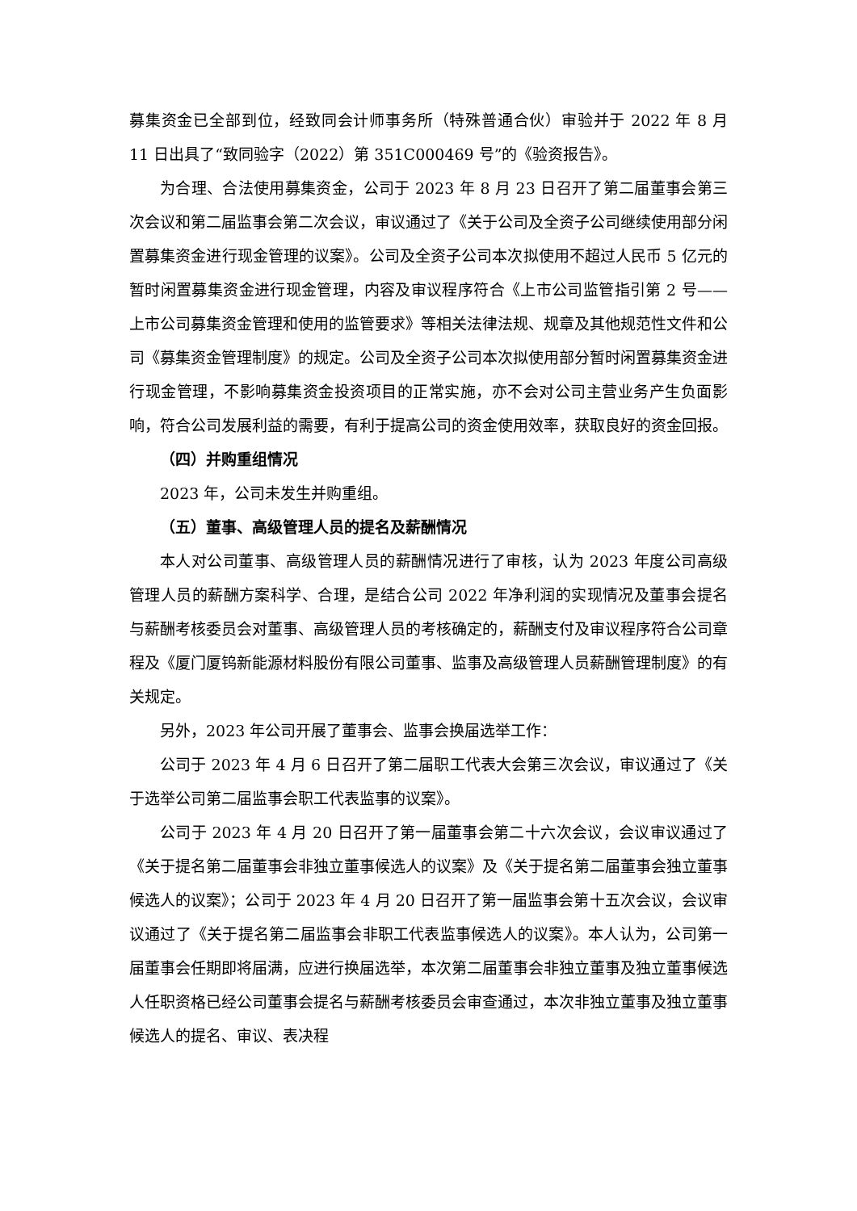募集资金已全部到位，经致同会计师事务所（特殊普通合伙）审验并于 2022 年 8 月 11 日出具了“致同验字（2022）第 351C000469 号”的《验资报告》。
为合理、合法使用募集资金，公司于 2023 年 8 月 23 日召开了第二届董事会第三次会议和第二届监事会第二次会议，审议通过了《关于公司及全资子公司继续使用部分闲置募集资金进行现金管理的议案》。公司及全资子公司本次拟使用不超过人民币 5 亿元的暂时闲置募集资金进行现金管理，内容及审议程序符合《上市公司监管指引第 2 号——上市公司募集资金管理和使用的监管要求》等相关法律法规、规章及其他规范性文件和公司《募集资金管理制度》的规定。公司及全资子公司本次拟使用部分暂时闲置募集资金进行现金管理，不影响募集资金投资项目的正常实施，亦不会对公司主营业务产生负面影响，符合公司发展利益的需要，有利于提高公司的资金使用效率，获取良好的资金回报。
（四）并购重组情况
2023 年，公司未发生并购重组。
（五）董事、高级管理人员的提名及薪酬情况
本人对公司董事、高级管理人员的薪酬情况进行了审核，认为 2023 年度公司高级管理人员的薪酬方案科学、合理，是结合公司 2022 年净利润的实现情况及董事会提名与薪酬考核委员会对董事、高级管理人员的考核确定的，薪酬支付及审议程序符合公司章程及《厦门厦钨新能源材料股份有限公司董事、监事及高级管理人员薪酬管理制度》的有关规定。
另外，2023 年公司开展了董事会、监事会换届选举工作：
公司于 2023 年 4 月 6 日召开了第二届职工代表大会第三次会议，审议通过了《关于选举公司第二届监事会职工代表监事的议案》。
公司于 2023 年 4 月 20 日召开了第一届董事会第二十六次会议，会议审议通过了《关于提名第二届董事会非独立董事候选人的议案》及《关于提名第二届董事会独立董事候选人的议案》；公司于 2023 年 4 月 20 日召开了第一届监事会第十五次会议，会议审议通过了《关于提名第二届监事会非职工代表监事候选人的议案》。本人认为，公司第一届董事会任期即将届满，应进行换届选举，本次第二届董事会非独立董事及独立董事候选人任职资格已经公司董事会提名与薪酬考核委员会审查通过，本次非独立董事及独立董事候选人的提名、审议、表决程